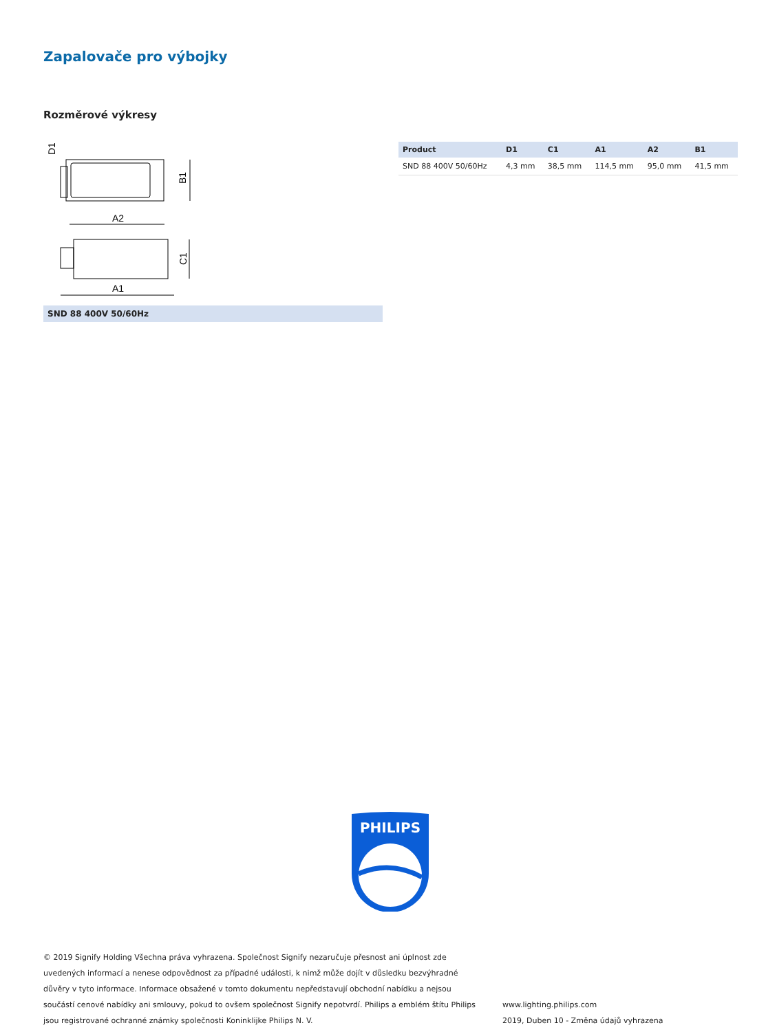Zapalovače pro výbojky
Rozměrové výkresy
A2
A1
B1
C1
D1
SND 88 400V 50/60Hz
| Product | D1 | C1 | A1 | A2 | B1 |
| --- | --- | --- | --- | --- | --- |
| SND 88 400V 50/60Hz | 4,3 mm | 38,5 mm | 114,5 mm | 95,0 mm | 41,5 mm |
PHILIPS
© 2019 Signify Holding Všechna práva vyhrazena. Společnost Signify nezaručuje přesnost ani úplnost zde uvedených informací a nenese odpovědnost za případné události, k nimž může dojít v důsledku bezvýhradné důvěry v tyto informace. Informace obsažené v tomto dokumentu nepředstavují obchodní nabídku a nejsou součástí cenové nabídky ani smlouvy, pokud to ovšem společnost Signify nepotvrdí. Philips a emblém štítu Philips jsou registrované ochranné známky společnosti Koninklijke Philips N. V.
www.lighting.philips.com
2019, Duben 10 - Změna údajů vyhrazena